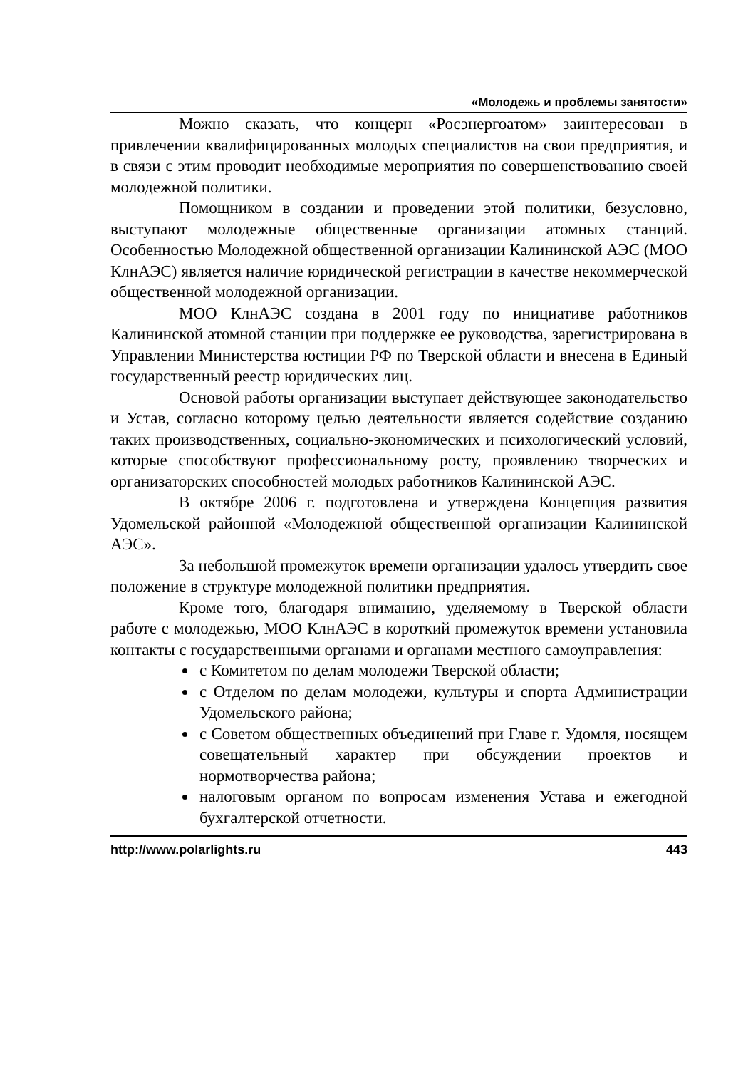«Молодежь и проблемы занятости»
Можно сказать, что концерн «Росэнергоатом» заинтересован в привлечении квалифицированных молодых специалистов на свои предприятия, и в связи с этим проводит необходимые мероприятия по совершенствованию своей молодежной политики.
Помощником в создании и проведении этой политики, безусловно, выступают молодежные общественные организации атомных станций. Особенностью Молодежной общественной организации Калининской АЭС (МОО КлнАЭС) является наличие юридической регистрации в качестве некоммерческой общественной молодежной организации.
МОО КлнАЭС создана в 2001 году по инициативе работников Калининской атомной станции при поддержке ее руководства, зарегистрирована в Управлении Министерства юстиции РФ по Тверской области и внесена в Единый государственный реестр юридических лиц.
Основой работы организации выступает действующее законодательство и Устав, согласно которому целью деятельности является содействие созданию таких производственных, социально-экономических и психологический условий, которые способствуют профессиональному росту, проявлению творческих и организаторских способностей молодых работников Калининской АЭС.
В октябре 2006 г. подготовлена и утверждена Концепция развития Удомельской районной «Молодежной общественной организации Калининской АЭС».
За небольшой промежуток времени организации удалось утвердить свое положение в структуре молодежной политики предприятия.
Кроме того, благодаря вниманию, уделяемому в Тверской области работе с молодежью, МОО КлнАЭС в короткий промежуток времени установила контакты с государственными органами и органами местного самоуправления:
с Комитетом по делам молодежи Тверской области;
с Отделом по делам молодежи, культуры и спорта Администрации Удомельского района;
с Советом общественных объединений при Главе г. Удомля, носящем совещательный характер при обсуждении проектов и нормотворчества района;
налоговым органом по вопросам изменения Устава и ежегодной бухгалтерской отчетности.
http://www.polarlights.ru 443